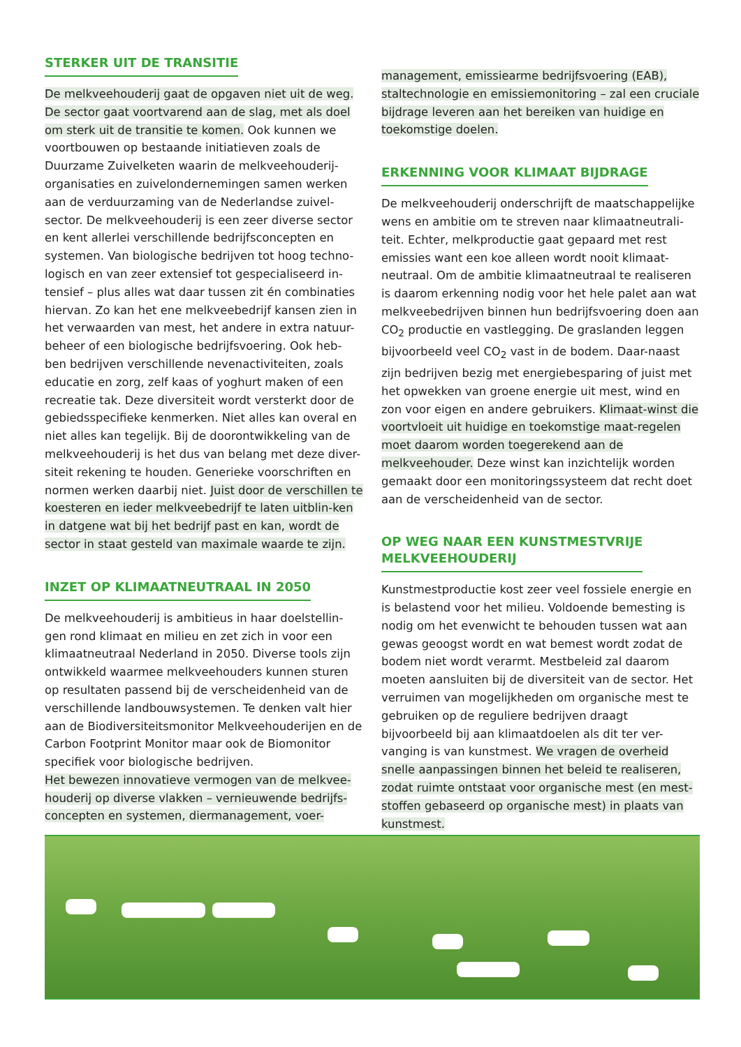STERKER UIT DE TRANSITIE
De melkveehouderij gaat de opgaven niet uit de weg. De sector gaat voortvarend aan de slag, met als doel om sterk uit de transitie te komen. Ook kunnen we voortbouwen op bestaande initiatieven zoals de Duurzame Zuivelketen waarin de melkveehouderij-organisaties en zuivelondernemingen samen werken aan de verduurzaming van de Nederlandse zuivel-sector. De melkveehouderij is een zeer diverse sector en kent allerlei verschillende bedrijfsconcepten en systemen. Van biologische bedrijven tot hoog techno-logisch en van zeer extensief tot gespecialiseerd in-tensief – plus alles wat daar tussen zit én combinaties hiervan. Zo kan het ene melkveebedrijf kansen zien in het verwaarden van mest, het andere in extra natuur-beheer of een biologische bedrijfsvoering. Ook heb-ben bedrijven verschillende nevenactiviteiten, zoals educatie en zorg, zelf kaas of yoghurt maken of een recreatie tak. Deze diversiteit wordt versterkt door de gebiedsspecifieke kenmerken. Niet alles kan overal en niet alles kan tegelijk. Bij de doorontwikkeling van de melkveehouderij is het dus van belang met deze diver-siteit rekening te houden. Generieke voorschriften en normen werken daarbij niet. Juist door de verschillen te koesteren en ieder melkveebedrijf te laten uitblin-ken in datgene wat bij het bedrijf past en kan, wordt de sector in staat gesteld van maximale waarde te zijn.
INZET OP KLIMAATNEUTRAAL IN 2050
De melkveehouderij is ambitieus in haar doelstellin-gen rond klimaat en milieu en zet zich in voor een klimaatneutraal Nederland in 2050. Diverse tools zijn ontwikkeld waarmee melkveehouders kunnen sturen op resultaten passend bij de verscheidenheid van de verschillende landbouwsystemen. Te denken valt hier aan de Biodiversiteitsmonitor Melkveehouderijen en de Carbon Footprint Monitor maar ook de Biomonitor specifiek voor biologische bedrijven.
Het bewezen innovatieve vermogen van de melkvee-houderij op diverse vlakken – vernieuwende bedrijfs-concepten en systemen, diermanagement, voer-
management, emissiearme bedrijfsvoering (EAB), staltechnologie en emissiemonitoring – zal een cruciale bijdrage leveren aan het bereiken van huidige en toekomstige doelen.
ERKENNING VOOR KLIMAAT BIJDRAGE
De melkveehouderij onderschrijft de maatschappelijke wens en ambitie om te streven naar klimaatneutrali-teit. Echter, melkproductie gaat gepaard met rest emissies want een koe alleen wordt nooit klimaat-neutraal. Om de ambitie klimaatneutraal te realiseren is daarom erkenning nodig voor het hele palet aan wat melkveebedrijven binnen hun bedrijfsvoering doen aan CO<sub>2</sub> productie en vastlegging. De graslanden leggen bijvoorbeeld veel CO<sub>2</sub> vast in de bodem. Daar-naast zijn bedrijven bezig met energiebesparing of juist met het opwekken van groene energie uit mest, wind en zon voor eigen en andere gebruikers. Klimaat-winst die voortvloeit uit huidige en toekomstige maat-regelen moet daarom worden toegerekend aan de melkveehouder. Deze winst kan inzichtelijk worden gemaakt door een monitoringssysteem dat recht doet aan de verscheidenheid van de sector.
OP WEG NAAR EEN KUNSTMESTVRIJE
MELKVEEHOUDERIJ
Kunstmestproductie kost zeer veel fossiele energie en is belastend voor het milieu. Voldoende bemesting is nodig om het evenwicht te behouden tussen wat aan gewas geoogst wordt en wat bemest wordt zodat de bodem niet wordt verarmt. Mestbeleid zal daarom moeten aansluiten bij de diversiteit van de sector. Het verruimen van mogelijkheden om organische mest te gebruiken op de reguliere bedrijven draagt bijvoorbeeld bij aan klimaatdoelen als dit ter ver-vanging is van kunstmest. We vragen de overheid snelle aanpassingen binnen het beleid te realiseren, zodat ruimte ontstaat voor organische mest (en mest-stoffen gebaseerd op organische mest) in plaats van kunstmest.